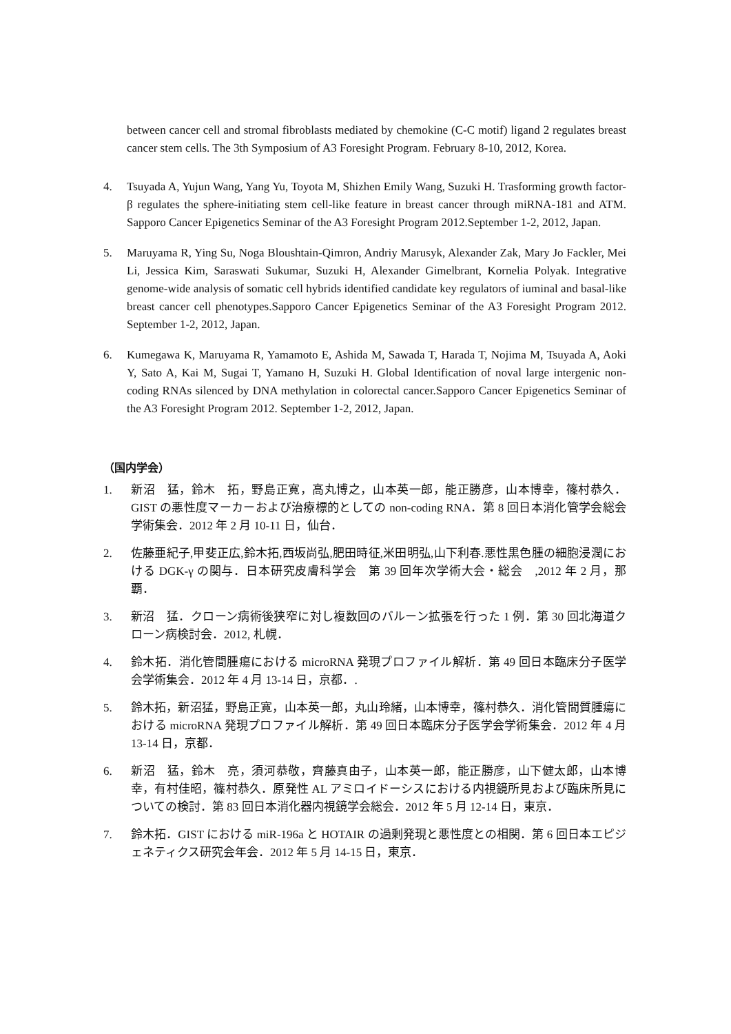between cancer cell and stromal fibroblasts mediated by chemokine (C-C motif) ligand 2 regulates breast cancer stem cells. The 3th Symposium of A3 Foresight Program. February 8-10, 2012, Korea.
4. Tsuyada A, Yujun Wang, Yang Yu, Toyota M, Shizhen Emily Wang, Suzuki H. Trasforming growth factor-β regulates the sphere-initiating stem cell-like feature in breast cancer through miRNA-181 and ATM. Sapporo Cancer Epigenetics Seminar of the A3 Foresight Program 2012.September 1-2, 2012, Japan.
5. Maruyama R, Ying Su, Noga Bloushtain-Qimron, Andriy Marusyk, Alexander Zak, Mary Jo Fackler, Mei Li, Jessica Kim, Saraswati Sukumar, Suzuki H, Alexander Gimelbrant, Kornelia Polyak. Integrative genome-wide analysis of somatic cell hybrids identified candidate key regulators of iuminal and basal-like breast cancer cell phenotypes.Sapporo Cancer Epigenetics Seminar of the A3 Foresight Program 2012. September 1-2, 2012, Japan.
6. Kumegawa K, Maruyama R, Yamamoto E, Ashida M, Sawada T, Harada T, Nojima M, Tsuyada A, Aoki Y, Sato A, Kai M, Sugai T, Yamano H, Suzuki H. Global Identification of noval large intergenic non-coding RNAs silenced by DNA methylation in colorectal cancer.Sapporo Cancer Epigenetics Seminar of the A3 Foresight Program 2012. September 1-2, 2012, Japan.
（国内学会）
1. 新沼　猛，鈴木　拓，野島正寛，高丸博之，山本英一郎，能正勝彦，山本博幸，篠村恭久．GIST の悪性度マーカーおよび治療標的としての non-coding RNA．第 8 回日本消化管学会総会学術集会．2012 年 2 月 10-11 日，仙台．
2. 佐藤亜紀子,甲斐正広,鈴木拓,西坂尚弘,肥田時征,米田明弘,山下利春.悪性黒色腫の細胞浸潤における DGK-γ の関与．日本研究皮膚科学会　第 39 回年次学術大会・総会　,2012 年 2 月，那覇．
3. 新沼　猛．クローン病術後狭窄に対し複数回のバルーン拡張を行った 1 例．第 30 回北海道クローン病検討会．2012, 札幌．
4. 鈴木拓．消化管間腫瘍における microRNA 発現プロファイル解析．第 49 回日本臨床分子医学会学術集会．2012 年 4 月 13-14 日，京都．.
5. 鈴木拓，新沼猛，野島正寛，山本英一郎，丸山玲緒，山本博幸，篠村恭久．消化管間質腫瘍における microRNA 発現プロファイル解析．第 49 回日本臨床分子医学会学術集会．2012 年 4 月 13-14 日，京都．
6. 新沼　猛，鈴木　亮，須河恭敬，齊藤真由子，山本英一郎，能正勝彦，山下健太郎，山本博幸，有村佳昭，篠村恭久．原発性 AL アミロイドーシスにおける内視鏡所見および臨床所見についての検討．第 83 回日本消化器内視鏡学会総会．2012 年 5 月 12-14 日，東京．
7. 鈴木拓．GIST における miR-196a と HOTAIR の過剰発現と悪性度との相関．第 6 回日本エピジェネティクス研究会年会．2012 年 5 月 14-15 日，東京．